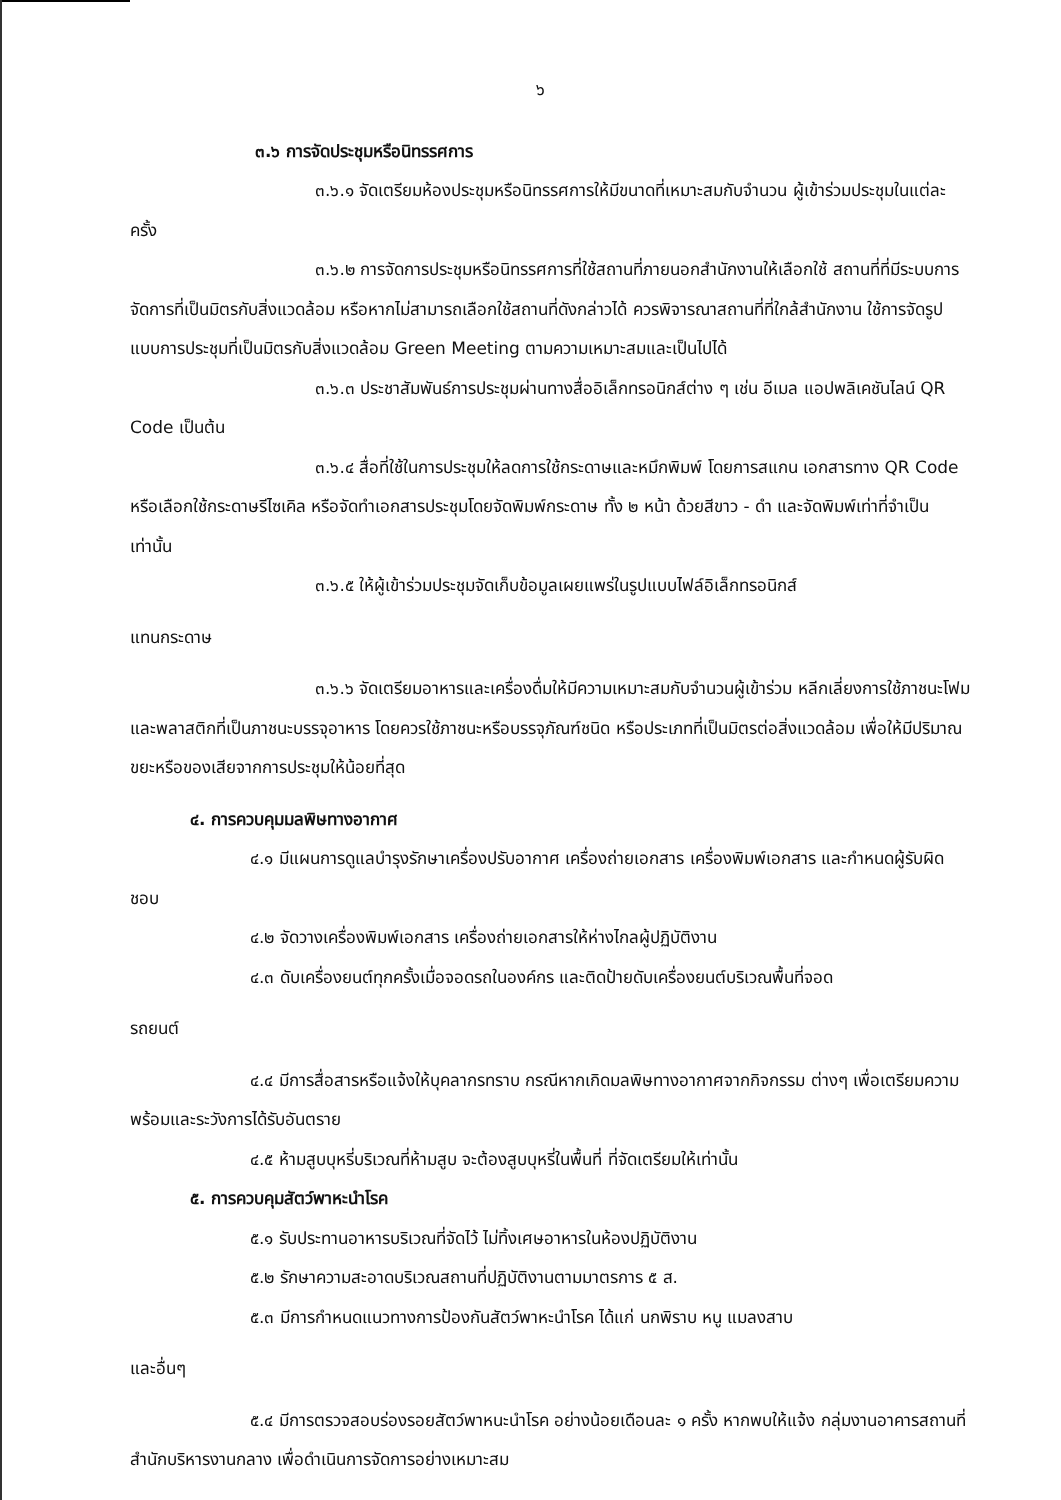๖
๓.๖ การจัดประชุมหรือนิทรรศการ
๓.๖.๑ จัดเตรียมห้องประชุมหรือนิทรรศการให้มีขนาดที่เหมาะสมกับจำนวน ผู้เข้าร่วมประชุมในแต่ละครั้ง
๓.๖.๒ การจัดการประชุมหรือนิทรรศการที่ใช้สถานที่ภายนอกสำนักงานให้เลือกใช้ สถานที่ที่มีระบบการจัดการที่เป็นมิตรกับสิ่งแวดล้อม หรือหากไม่สามารถเลือกใช้สถานที่ดังกล่าวได้ ควรพิจารณาสถานที่ที่ใกล้สำนักงาน ใช้การจัดรูปแบบการประชุมที่เป็นมิตรกับสิ่งแวดล้อม Green Meeting ตามความเหมาะสมและเป็นไปได้
๓.๖.๓ ประชาสัมพันธ์การประชุมผ่านทางสื่ออิเล็กทรอนิกส์ต่าง ๆ เช่น อีเมล แอปพลิเคชันไลน์ QR Code เป็นต้น
๓.๖.๔ สื่อที่ใช้ในการประชุมให้ลดการใช้กระดาษและหมึกพิมพ์ โดยการสแกน เอกสารทาง QR Code หรือเลือกใช้กระดาษรีไซเคิล หรือจัดทำเอกสารประชุมโดยจัดพิมพ์กระดาษ ทั้ง ๒ หน้า ด้วยสีขาว - ดำ และจัดพิมพ์เท่าที่จำเป็นเท่านั้น
๓.๖.๕ ให้ผู้เข้าร่วมประชุมจัดเก็บข้อมูลเผยแพร่ในรูปแบบไฟล์อิเล็กทรอนิกส์
แทนกระดาษ
๓.๖.๖ จัดเตรียมอาหารและเครื่องดื่มให้มีความเหมาะสมกับจำนวนผู้เข้าร่วม หลีกเลี่ยงการใช้ภาชนะโฟมและพลาสติกที่เป็นภาชนะบรรจุอาหาร โดยควรใช้ภาชนะหรือบรรจุภัณฑ์ชนิด หรือประเภทที่เป็นมิตรต่อสิ่งแวดล้อม เพื่อให้มีปริมาณขยะหรือของเสียจากการประชุมให้น้อยที่สุด
๔. การควบคุมมลพิษทางอากาศ
๔.๑ มีแผนการดูแลบำรุงรักษาเครื่องปรับอากาศ เครื่องถ่ายเอกสาร เครื่องพิมพ์เอกสาร และกำหนดผู้รับผิดชอบ
๔.๒ จัดวางเครื่องพิมพ์เอกสาร เครื่องถ่ายเอกสารให้ห่างไกลผู้ปฏิบัติงาน
๔.๓ ดับเครื่องยนต์ทุกครั้งเมื่อจอดรถในองค์กร และติดป้ายดับเครื่องยนต์บริเวณพื้นที่จอด
รถยนต์
๔.๔ มีการสื่อสารหรือแจ้งให้บุคลากรทราบ กรณีหากเกิดมลพิษทางอากาศจากกิจกรรม ต่างๆ เพื่อเตรียมความพร้อมและระวังการได้รับอันตราย
๔.๕ ห้ามสูบบุหรี่บริเวณที่ห้ามสูบ จะต้องสูบบุหรี่ในพื้นที่ ที่จัดเตรียมให้เท่านั้น
๕. การควบคุมสัตว์พาหะนำโรค
๕.๑ รับประทานอาหารบริเวณที่จัดไว้ ไม่ทิ้งเศษอาหารในห้องปฏิบัติงาน
๕.๒ รักษาความสะอาดบริเวณสถานที่ปฏิบัติงานตามมาตรการ ๕ ส.
๕.๓ มีการกำหนดแนวทางการป้องกันสัตว์พาหะนำโรค ได้แก่ นกพิราบ หนู แมลงสาบ
และอื่นๆ
๕.๔ มีการตรวจสอบร่องรอยสัตว์พาหนะนำโรค อย่างน้อยเดือนละ ๑ ครั้ง หากพบให้แจ้ง กลุ่มงานอาคารสถานที่ สำนักบริหารงานกลาง เพื่อดำเนินการจัดการอย่างเหมาะสม